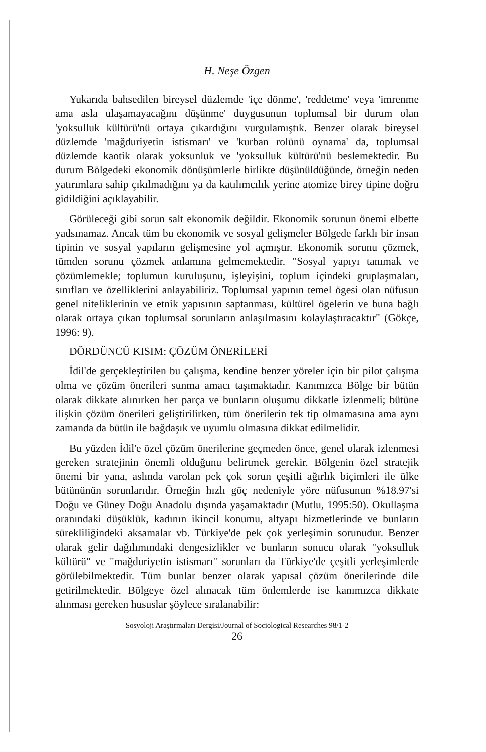H. Neşe Özgen
Yukarıda bahsedilen bireysel düzlemde 'içe dönme', 'reddetme' veya 'imrenme ama asla ulaşamayacağını düşünme' duygusunun toplumsal bir durum olan 'yoksulluk kültürü'nü ortaya çıkardığını vurgulamıştık. Benzer olarak bireysel düzlemde 'mağduriyetin istismarı' ve 'kurban rolünü oynama' da, toplumsal düzlemde kaotik olarak yoksunluk ve 'yoksulluk kültürü'nü beslemektedir. Bu durum Bölgedeki ekonomik dönüşümlerle birlikte düşünüldüğünde, örneğin neden yatırımlara sahip çıkılmadığını ya da katılımcılık yerine atomize birey tipine doğru gidildiğini açıklayabilir.
Görüleceği gibi sorun salt ekonomik değildir. Ekonomik sorunun önemi elbette yadsınamaz. Ancak tüm bu ekonomik ve sosyal gelişmeler Bölgede farklı bir insan tipinin ve sosyal yapıların gelişmesine yol açmıştır. Ekonomik sorunu çözmek, tümden sorunu çözmek anlamına gelmemektedir. "Sosyal yapıyı tanımak ve çözümlemekle; toplumun kuruluşunu, işleyişini, toplum içindeki gruplaşmaları, sınıfları ve özelliklerini anlayabiliriz. Toplumsal yapının temel ögesi olan nüfusun genel niteliklerinin ve etnik yapısının saptanması, kültürel ögelerin ve buna bağlı olarak ortaya çıkan toplumsal sorunların anlaşılmasını kolaylaştıracaktır" (Gökçe, 1996: 9).
DÖRDÜNCÜ KISIM: ÇÖZÜM ÖNERİLERİ
İdil'de gerçekleştirilen bu çalışma, kendine benzer yöreler için bir pilot çalışma olma ve çözüm önerileri sunma amacı taşımaktadır. Kanımızca Bölge bir bütün olarak dikkate alınırken her parça ve bunların oluşumu dikkatle izlenmeli; bütüne ilişkin çözüm önerileri geliştirilirken, tüm önerilerin tek tip olmamasına ama aynı zamanda da bütün ile bağdaşık ve uyumlu olmasına dikkat edilmelidir.
Bu yüzden İdil'e özel çözüm önerilerine geçmeden önce, genel olarak izlenmesi gereken stratejinin önemli olduğunu belirtmek gerekir. Bölgenin özel stratejik önemi bir yana, aslında varolan pek çok sorun çeşitli ağırlık biçimleri ile ülke bütününün sorunlarıdır. Örneğin hızlı göç nedeniyle yöre nüfusunun %18.97'si Doğu ve Güney Doğu Anadolu dışında yaşamaktadır (Mutlu, 1995:50). Okullaşma oranındaki düşüklük, kadının ikincil konumu, altyapı hizmetlerinde ve bunların sürekliliğindeki aksamalar vb. Türkiye'de pek çok yerleşimin sorunudur. Benzer olarak gelir dağılımındaki dengesizlikler ve bunların sonucu olarak "yoksulluk kültürü" ve "mağduriyetin istismarı" sorunları da Türkiye'de çeşitli yerleşimlerde görülebilmektedir. Tüm bunlar benzer olarak yapısal çözüm önerilerinde dile getirilmektedir. Bölgeye özel alınacak tüm önlemlerde ise kanımızca dikkate alınması gereken hususlar şöylece sıralanabilir:
Sosyoloji Araştırmaları Dergisi/Journal of Sociological Researches 98/1-2
26